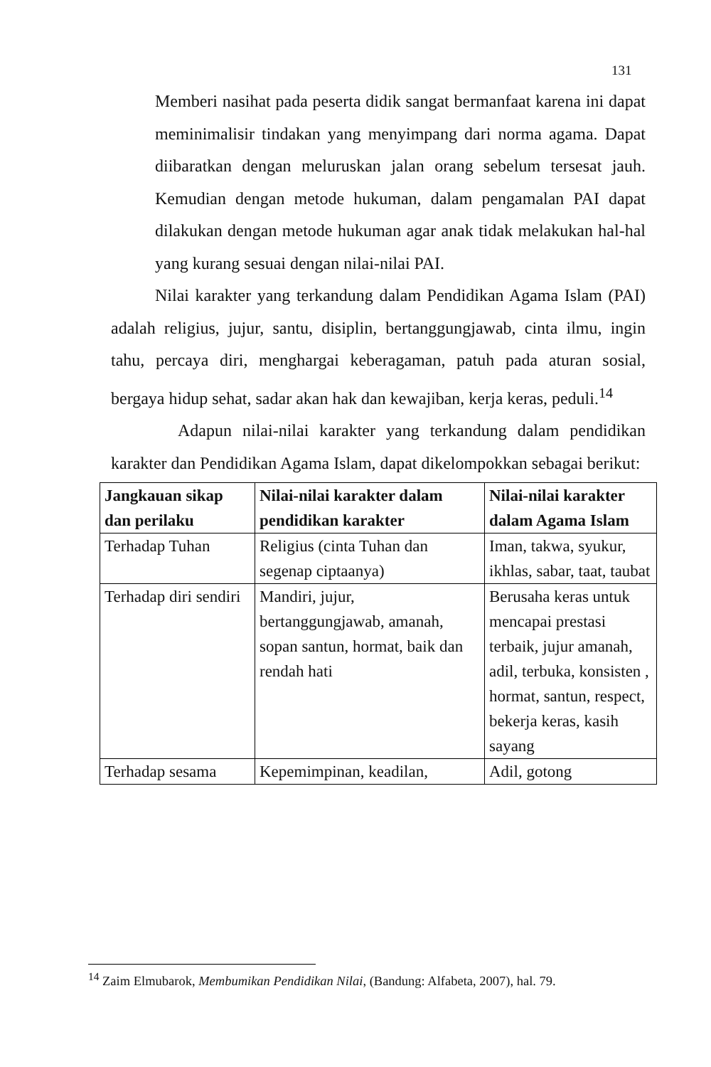131
Memberi nasihat pada peserta didik sangat bermanfaat karena ini dapat meminimalisir tindakan yang menyimpang dari norma agama. Dapat diibaratkan dengan meluruskan jalan orang sebelum tersesat jauh. Kemudian dengan metode hukuman, dalam pengamalan PAI dapat dilakukan dengan metode hukuman agar anak tidak melakukan hal-hal yang kurang sesuai dengan nilai-nilai PAI.
Nilai karakter yang terkandung dalam Pendidikan Agama Islam (PAI) adalah religius, jujur, santu, disiplin, bertanggungjawab, cinta ilmu, ingin tahu, percaya diri, menghargai keberagaman, patuh pada aturan sosial, bergaya hidup sehat, sadar akan hak dan kewajiban, kerja keras, peduli.<sup>14</sup>
Adapun nilai-nilai karakter yang terkandung dalam pendidikan karakter dan Pendidikan Agama Islam, dapat dikelompokkan sebagai berikut:
| Jangkauan sikap dan perilaku | Nilai-nilai karakter dalam pendidikan karakter | Nilai-nilai karakter dalam Agama Islam |
| --- | --- | --- |
| Terhadap Tuhan | Religius (cinta Tuhan dan segenap ciptaanya) | Iman, takwa, syukur, ikhlas, sabar, taat, taubat |
| Terhadap diri sendiri | Mandiri, jujur, bertanggungjawab, amanah, sopan santun, hormat, baik dan rendah hati | Berusaha keras untuk mencapai prestasi terbaik, jujur amanah, adil, terbuka, konsisten , hormat, santun, respect, bekerja keras, kasih sayang |
| Terhadap sesama | Kepemimpinan, keadilan, | Adil, gotong |
<sup>14</sup> Zaim Elmubarok, Membumikan Pendidikan Nilai, (Bandung: Alfabeta, 2007), hal. 79.